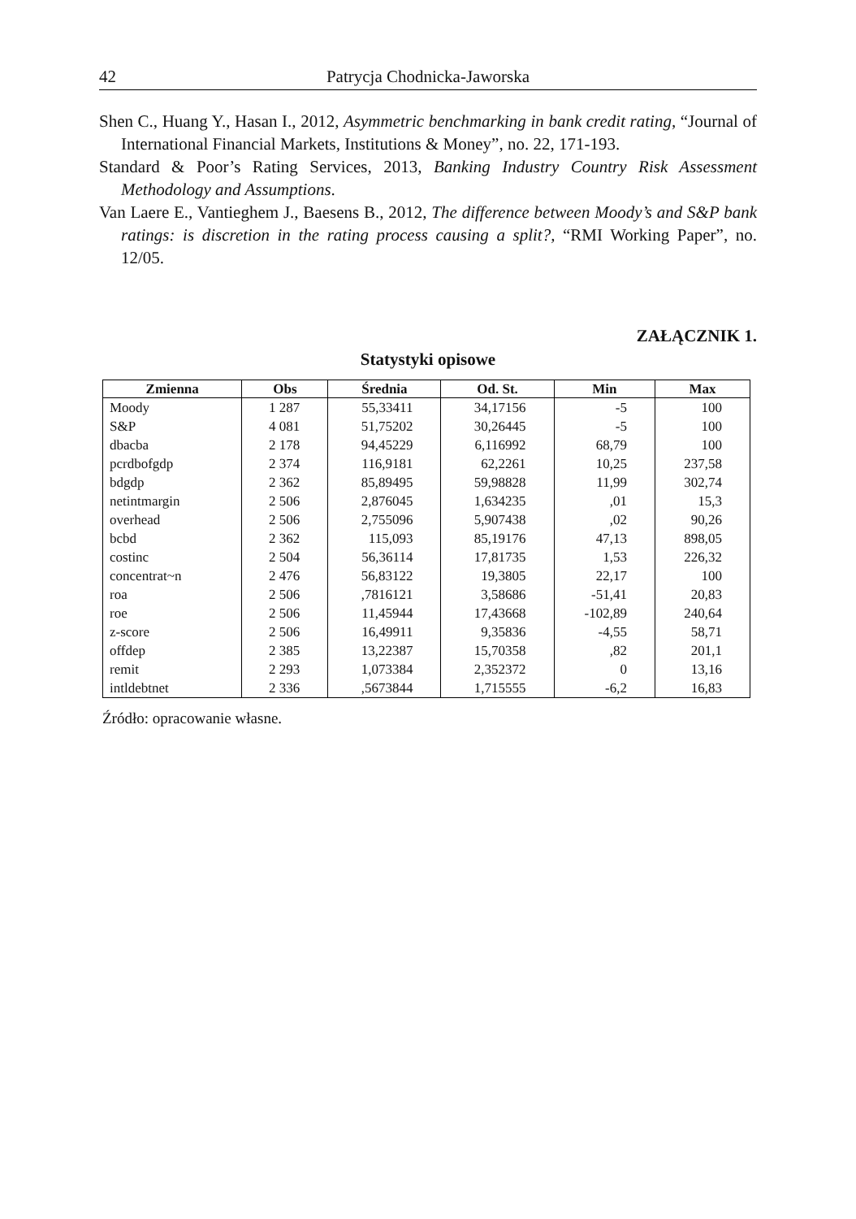42 Patrycja Chodnicka-Jaworska
Shen C., Huang Y., Hasan I., 2012, Asymmetric benchmarking in bank credit rating, “Journal of International Financial Markets, Institutions & Money”, no. 22, 171-193.
Standard & Poor’s Rating Services, 2013, Banking Industry Country Risk Assessment Methodology and Assumptions.
Van Laere E., Vantieghem J., Baesens B., 2012, The difference between Moody’s and S&P bank ratings: is discretion in the rating process causing a split?, “RMI Working Paper”, no. 12/05.
ZAŁĄCZNIK 1.
Statystyki opisowe
| Zmienna | Obs | Średnia | Od. St. | Min | Max |
| --- | --- | --- | --- | --- | --- |
| Moody | 1 287 | 55,33411 | 34,17156 | -5 | 100 |
| S&P | 4 081 | 51,75202 | 30,26445 | -5 | 100 |
| dbacba | 2 178 | 94,45229 | 6,116992 | 68,79 | 100 |
| pcrdbofgdp | 2 374 | 116,9181 | 62,2261 | 10,25 | 237,58 |
| bdgdp | 2 362 | 85,89495 | 59,98828 | 11,99 | 302,74 |
| netintmargin | 2 506 | 2,876045 | 1,634235 | ,01 | 15,3 |
| overhead | 2 506 | 2,755096 | 5,907438 | ,02 | 90,26 |
| bcbd | 2 362 | 115,093 | 85,19176 | 47,13 | 898,05 |
| costinc | 2 504 | 56,36114 | 17,81735 | 1,53 | 226,32 |
| concentrat~n | 2 476 | 56,83122 | 19,3805 | 22,17 | 100 |
| roa | 2 506 | ,7816121 | 3,58686 | -51,41 | 20,83 |
| roe | 2 506 | 11,45944 | 17,43668 | -102,89 | 240,64 |
| z-score | 2 506 | 16,49911 | 9,35836 | -4,55 | 58,71 |
| offdep | 2 385 | 13,22387 | 15,70358 | ,82 | 201,1 |
| remit | 2 293 | 1,073384 | 2,352372 | 0 | 13,16 |
| intldebtnet | 2 336 | ,5673844 | 1,715555 | -6,2 | 16,83 |
Źródło: opracowanie własne.